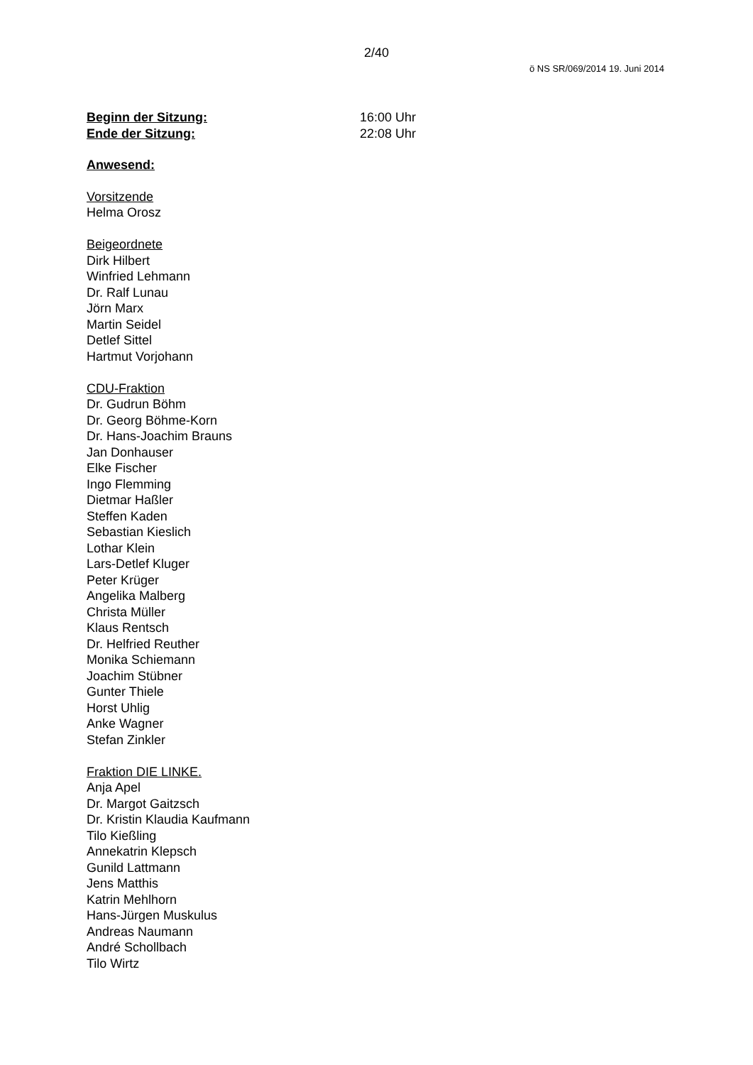2/40
ö NS SR/069/2014 19. Juni 2014
Beginn der Sitzung: 16:00 Uhr
Ende der Sitzung: 22:08 Uhr
Anwesend:
Vorsitzende
Helma Orosz
Beigeordnete
Dirk Hilbert
Winfried Lehmann
Dr. Ralf Lunau
Jörn Marx
Martin Seidel
Detlef Sittel
Hartmut Vorjohann
CDU-Fraktion
Dr. Gudrun Böhm
Dr. Georg Böhme-Korn
Dr. Hans-Joachim Brauns
Jan Donhauser
Elke Fischer
Ingo Flemming
Dietmar Haßler
Steffen Kaden
Sebastian Kieslich
Lothar Klein
Lars-Detlef Kluger
Peter Krüger
Angelika Malberg
Christa Müller
Klaus Rentsch
Dr. Helfried Reuther
Monika Schiemann
Joachim Stübner
Gunter Thiele
Horst Uhlig
Anke Wagner
Stefan Zinkler
Fraktion DIE LINKE.
Anja Apel
Dr. Margot Gaitzsch
Dr. Kristin Klaudia Kaufmann
Tilo Kießling
Annekatrin Klepsch
Gunild Lattmann
Jens Matthis
Katrin Mehlhorn
Hans-Jürgen Muskulus
Andreas Naumann
André Schollbach
Tilo Wirtz